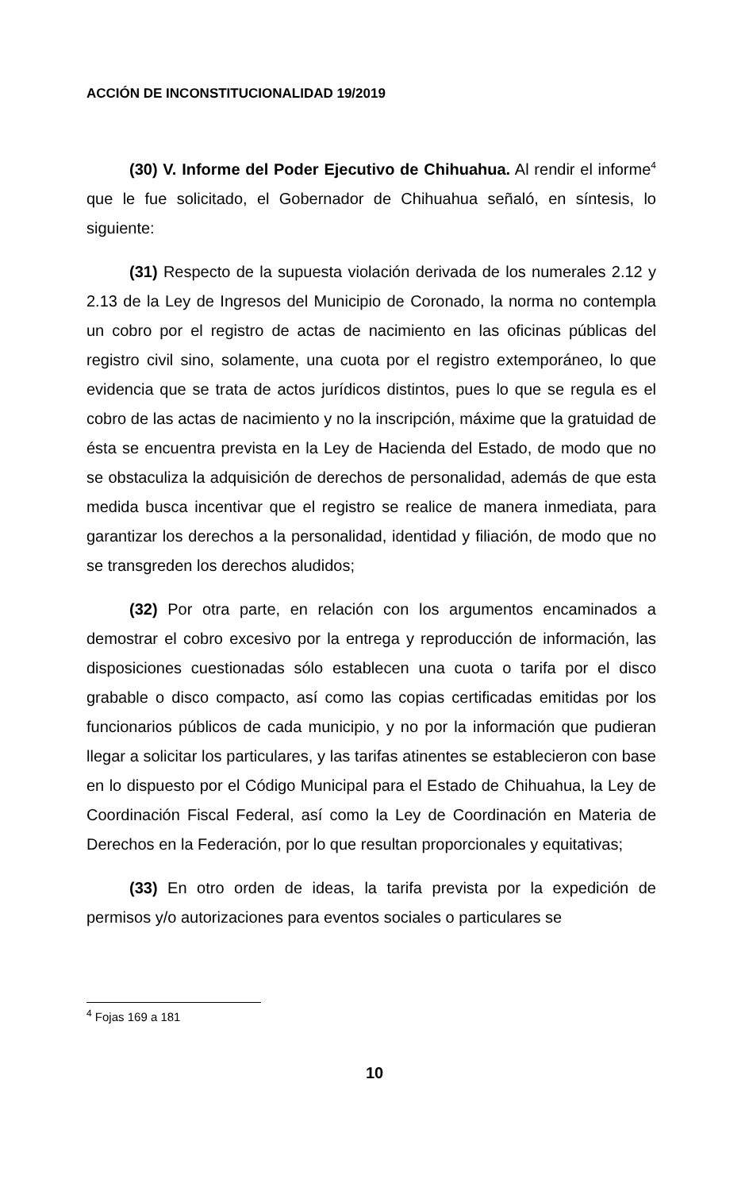ACCIÓN DE INCONSTITUCIONALIDAD 19/2019
(30) V. Informe del Poder Ejecutivo de Chihuahua. Al rendir el informe<sup>4</sup> que le fue solicitado, el Gobernador de Chihuahua señaló, en síntesis, lo siguiente:
(31) Respecto de la supuesta violación derivada de los numerales 2.12 y 2.13 de la Ley de Ingresos del Municipio de Coronado, la norma no contempla un cobro por el registro de actas de nacimiento en las oficinas públicas del registro civil sino, solamente, una cuota por el registro extemporáneo, lo que evidencia que se trata de actos jurídicos distintos, pues lo que se regula es el cobro de las actas de nacimiento y no la inscripción, máxime que la gratuidad de ésta se encuentra prevista en la Ley de Hacienda del Estado, de modo que no se obstaculiza la adquisición de derechos de personalidad, además de que esta medida busca incentivar que el registro se realice de manera inmediata, para garantizar los derechos a la personalidad, identidad y filiación, de modo que no se transgreden los derechos aludidos;
(32) Por otra parte, en relación con los argumentos encaminados a demostrar el cobro excesivo por la entrega y reproducción de información, las disposiciones cuestionadas sólo establecen una cuota o tarifa por el disco grabable o disco compacto, así como las copias certificadas emitidas por los funcionarios públicos de cada municipio, y no por la información que pudieran llegar a solicitar los particulares, y las tarifas atinentes se establecieron con base en lo dispuesto por el Código Municipal para el Estado de Chihuahua, la Ley de Coordinación Fiscal Federal, así como la Ley de Coordinación en Materia de Derechos en la Federación, por lo que resultan proporcionales y equitativas;
(33) En otro orden de ideas, la tarifa prevista por la expedición de permisos y/o autorizaciones para eventos sociales o particulares se
<sup>4</sup> Fojas 169 a 181
10